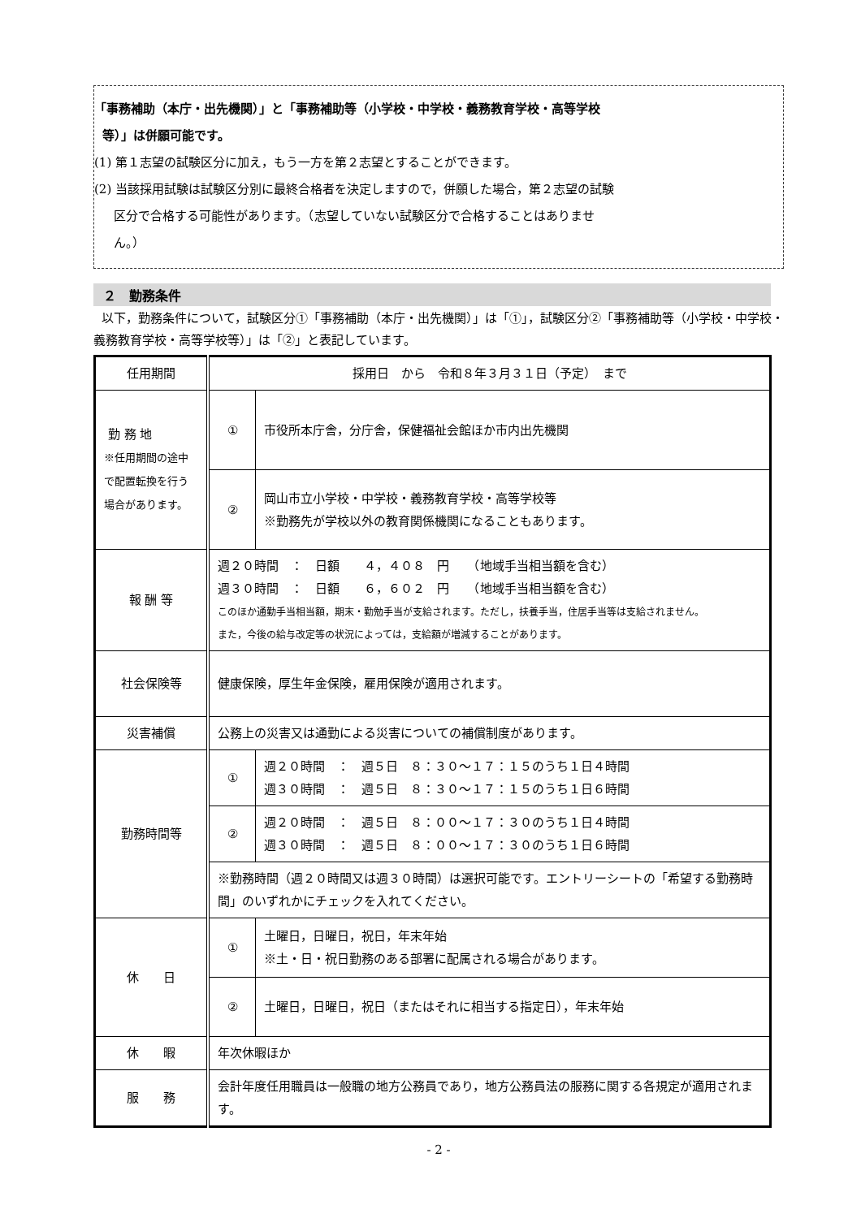「事務補助（本庁・出先機関）」と「事務補助等（小学校・中学校・義務教育学校・高等学校
等）」は併願可能です。
(1) 第１志望の試験区分に加え，もう一方を第２志望とすることができます。
(2) 当該採用試験は試験区分別に最終合格者を決定しますので，併願した場合，第２志望の試験
区分で合格する可能性があります。（志望していない試験区分で合格することはありませ
ん。）
２　勤務条件
以下，勤務条件について，試験区分①「事務補助（本庁・出先機関）」は「①」，試験区分②「事務補助等（小学校・中学校・義務教育学校・高等学校等）」は「②」と表記しています。
| 任用期間 | 採用日 から 令和８年３月３１日（予定） まで | |
| 勤 務 地 ※任用期間の途中で配置転換を行う場合があります。 | ① | 市役所本庁舎，分庁舎，保健福祉会館ほか市内出先機関 |
| | ② | 岡山市立小学校・中学校・義務教育学校・高等学校等 ※勤務先が学校以外の教育関係機関になることもあります。 |
| 報 酬 等 | 週２０時間 ： 日額 ４，４０８ 円 （地域手当相当額を含む） 週３０時間 ： 日額 ６，６０２ 円 （地域手当相当額を含む） このほか通勤手当相当額，期末・勤勉手当が支給されます。ただし，扶養手当，住居手当等は支給されません。 また，今後の給与改定等の状況によっては，支給額が増減することがあります。 | |
| 社会保険等 | 健康保険，厚生年金保険，雇用保険が適用されます。 | |
| 災害補償 | 公務上の災害又は通勤による災害についての補償制度があります。 | |
| 勤務時間等 | ① | 週２０時間 ： 週５日 ８：３０～１７：１５のうち１日４時間 週３０時間 ： 週５日 ８：３０～１７：１５のうち１日６時間 |
| | ② | 週２０時間 ： 週５日 ８：００～１７：３０のうち１日４時間 週３０時間 ： 週５日 ８：００～１７：３０のうち１日６時間 |
| | ※勤務時間（週２０時間又は週３０時間）は選択可能です。エントリーシートの「希望する勤務時間」のいずれかにチェックを入れてください。 | |
| 休 日 | ① | 土曜日，日曜日，祝日，年末年始 ※土・日・祝日勤務のある部署に配属される場合があります。 |
| | ② | 土曜日，日曜日，祝日（またはそれに相当する指定日），年末年始 |
| 休 暇 | 年次休暇ほか | |
| 服 務 | 会計年度任用職員は一般職の地方公務員であり，地方公務員法の服務に関する各規定が適用されます。 | |
- 2 -